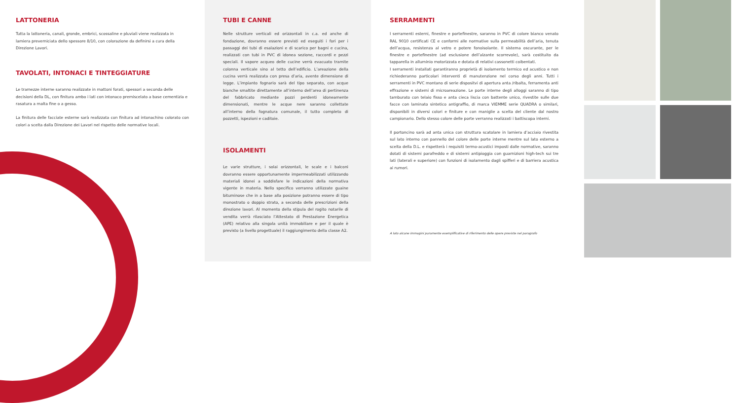LATTONERIA
Tutta la lattoneria, canali, gronde, embrici, scossaline e pluviali viene realizzata in lamiera preverniciata dello spessore 8/10, con colorazione da definirsi a cura della Direzione Lavori.
TAVOLATI, INTONACI E TINTEGGIATURE
Le tramezze interne saranno realizzate in mattoni forati, spessori a seconda delle decisioni della DL, con finitura ambo i lati con intonaco premiscelato a base cementizia e rasatura a malta fine o a gesso.
La finitura delle facciate esterne sarà realizzata con finitura ad intonachino colorato con colori a scelta dalla Direzione dei Lavori nel rispetto delle normative locali.
TUBI E CANNE
Nelle strutture verticali ed orizzontali in c.a. ed anche di fondazione, dovranno essere previsti ed eseguiti i fori per i passaggi dei tubi di esalazioni e di scarico per bagni e cucina, realizzati con tubi in PVC di idonea sezione, raccordi e pezzi speciali. Il vapore acqueo delle cucine verrà evacuato tramite colonna verticale sino al tetto dell’edificio. L’areazione della cucina verrà realizzata con presa d’aria, avente dimensione di legge. L’impianto fognario sarà del tipo separato, con acque bianche smaltite direttamente all’interno dell’area di pertinenza del fabbricato mediante pozzi perdenti idoneamente dimensionati, mentre le acque nere saranno collettate all’interno della fognatura comunale, il tutto completo di pozzetti, ispezioni e caditoie.
ISOLAMENTI
Le varie strutture, i solai orizzontali, le scale e i balconi dovranno essere opportunamente impermeabilizzati utilizzando materiali idonei a soddisfare le indicazioni della normativa vigente in materia. Nello specifico verranno utilizzate guaine bituminose che in a base alla posizione potranno essere di tipo monostrato o doppio strato, a seconda delle prescrizioni della direzione lavori. Al momento della stipula del rogito notarile di vendita verrà rilasciato l’Attestato di Prestazione Energetica (APE) relativo alla singola unità immobiliare e per il quale è previsto (a livello progettuale) il raggiungimento della classe A2.
SERRAMENTI
I serramenti esterni, finestre e portefinestre, saranno in PVC di colore bianco venato RAL 9010 certificati CE e conformi alle normative sulla permeabilità dell’aria, tenuta dell’acqua, resistenza al vetro e potere fonoisolante. Il sistema oscurante, per le finestre e portefinestre (ad esclusione dell’alzante scorrevole), sarà costituito da tapparella in alluminio motorizzata e dotata di relativi cassonetti coibentati.
I serramenti installati garantiranno proprietà di isolamento termico ed acustico e non richiederanno particolari interventi di manutenzione nel corso degli anni. Tutti i serramenti in PVC montano di serie dispositvi di apertura anta /ribalta, ferramenta anti effrazione e sistemi di microareazione. Le porte interne degli alloggi saranno di tipo tamburato con telaio fisso e anta cieca liscia con battente unico, rivestite sulle due facce con laminato sintetico antigraffio, di marca VIEMME serie QUADRA o similari, disponibili in diversi colori e finiture e con maniglie a scelta del cliente dal nostro campionario. Dello stesso colore delle porte verranno realizzati i battiscopa interni.
Il portoncino sarà ad anta unica con struttura scatolare in lamiera d’acciaio rivestita sul lato interno con pannello del colore delle porte interne mentre sul lato esterno a scelta della D.L. e rispetterà i requisiti termo-acustici imposti dalle normative, saranno dotati di sistemi parafreddo e di sistemi antipioggia con guarnizioni high-tech sui tre lati (laterali e superiore) con funzioni di isolamento dagli spifferi e di barriera acustica ai rumori.
A lato alcune immagini puramente esemplificative di riferimento delle opere previste nel paragrafo